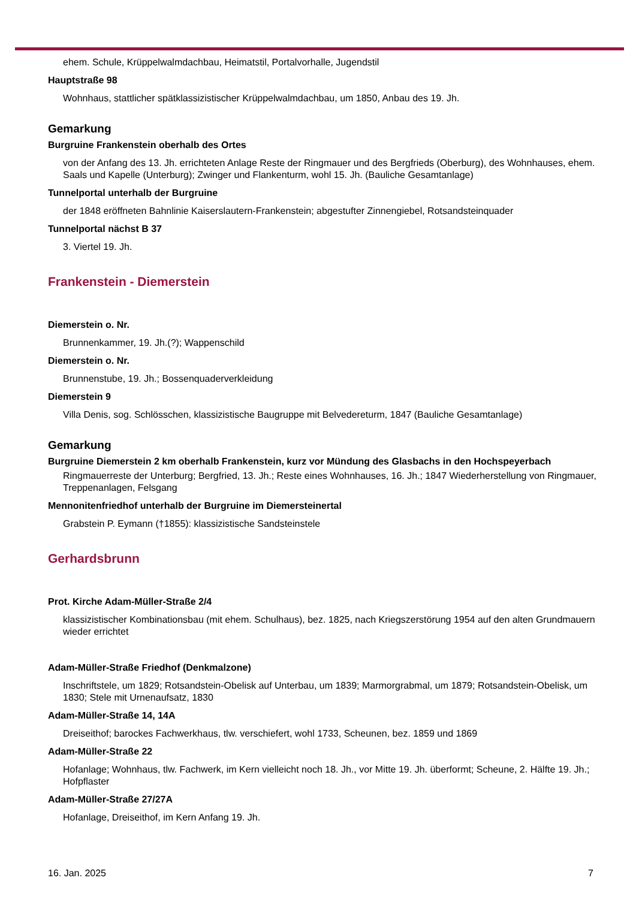ehem. Schule, Krüppelwalmdachbau, Heimatstil, Portalvorhalle, Jugendstil
Hauptstraße 98
Wohnhaus, stattlicher spätklassizistischer Krüppelwalmdachbau, um 1850, Anbau des 19. Jh.
Gemarkung
Burgruine Frankenstein oberhalb des Ortes
von der Anfang des 13. Jh. errichteten Anlage Reste der Ringmauer und des Bergfrieds (Oberburg), des Wohnhauses, ehem. Saals und Kapelle (Unterburg); Zwinger und Flankenturm, wohl 15. Jh. (Bauliche Gesamtanlage)
Tunnelportal unterhalb der Burgruine
der 1848 eröffneten Bahnlinie Kaiserslautern-Frankenstein; abgestufter Zinnengiebel, Rotsandsteinquader
Tunnelportal nächst B 37
3. Viertel 19. Jh.
Frankenstein - Diemerstein
Diemerstein o. Nr.
Brunnenkammer, 19. Jh.(?); Wappenschild
Diemerstein o. Nr.
Brunnenstube, 19. Jh.; Bossenquaderverkleidung
Diemerstein 9
Villa Denis, sog. Schlösschen, klassizistische Baugruppe mit Belvedereturm, 1847 (Bauliche Gesamtanlage)
Gemarkung
Burgruine Diemerstein 2 km oberhalb Frankenstein, kurz vor Mündung des Glasbachs in den Hochspeyerbach
Ringmauerreste der Unterburg; Bergfried, 13. Jh.; Reste eines Wohnhauses, 16. Jh.; 1847 Wiederherstellung von Ringmauer, Treppenanlagen, Felsgang
Mennonitenfriedhof unterhalb der Burgruine im Diemersteinertal
Grabstein P. Eymann (†1855): klassizistische Sandsteinstele
Gerhardsbrunn
Prot. Kirche Adam-Müller-Straße 2/4
klassizistischer Kombinationsbau (mit ehem. Schulhaus), bez. 1825, nach Kriegszerstörung 1954 auf den alten Grundmauern wieder errichtet
Adam-Müller-Straße Friedhof (Denkmalzone)
Inschriftstele, um 1829; Rotsandstein-Obelisk auf Unterbau, um 1839; Marmorgrabmal, um 1879; Rotsandstein-Obelisk, um 1830; Stele mit Urnenaufsatz, 1830
Adam-Müller-Straße 14, 14A
Dreiseithof; barockes Fachwerkhaus, tlw. verschiefert, wohl 1733, Scheunen, bez. 1859 und 1869
Adam-Müller-Straße 22
Hofanlage; Wohnhaus, tlw. Fachwerk, im Kern vielleicht noch 18. Jh., vor Mitte 19. Jh. überformt; Scheune, 2. Hälfte 19. Jh.; Hofpflaster
Adam-Müller-Straße 27/27A
Hofanlage, Dreiseithof, im Kern Anfang 19. Jh.
16. Jan. 2025 7